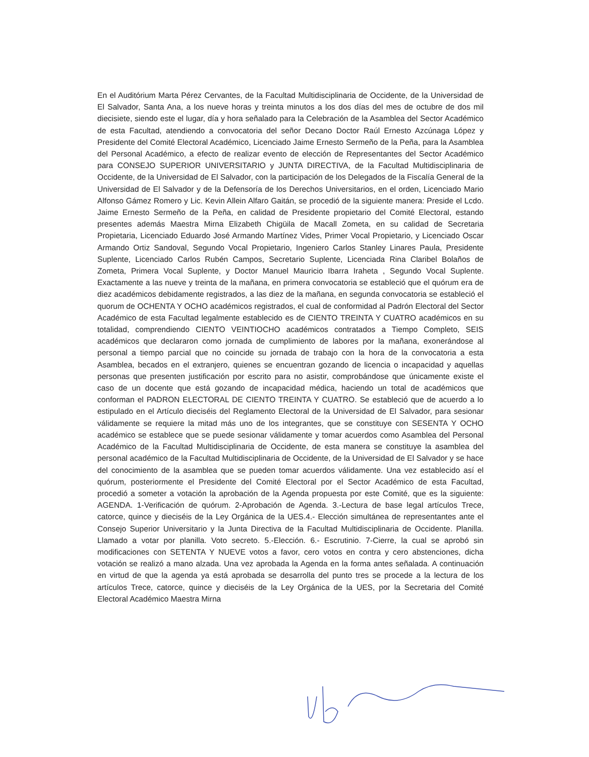En el Auditórium Marta Pérez Cervantes, de la Facultad Multidisciplinaria de Occidente, de la Universidad de El Salvador, Santa Ana, a los nueve horas y treinta minutos a los dos días del mes de octubre de dos mil diecisiete, siendo este el lugar, día y hora señalado para la Celebración de la Asamblea del Sector Académico de esta Facultad, atendiendo a convocatoria del señor Decano Doctor Raúl Ernesto Azcúnaga López y Presidente del Comité Electoral Académico, Licenciado Jaime Ernesto Sermeño de la Peña, para la Asamblea del Personal Académico, a efecto de realizar evento de elección de Representantes del Sector Académico para CONSEJO SUPERIOR UNIVERSITARIO y JUNTA DIRECTIVA, de la Facultad Multidisciplinaria de Occidente, de la Universidad de El Salvador, con la participación de los Delegados de la Fiscalía General de la Universidad de El Salvador y de la Defensoría de los Derechos Universitarios, en el orden, Licenciado Mario Alfonso Gámez Romero y Lic. Kevin Allein Alfaro Gaitán, se procedió de la siguiente manera: Preside el Lcdo. Jaime Ernesto Sermeño de la Peña, en calidad de Presidente propietario del Comité Electoral, estando presentes además Maestra Mirna Elizabeth Chigüila de Macall Zometa, en su calidad de Secretaria Propietaria, Licenciado Eduardo José Armando Martínez Vides, Primer Vocal Propietario, y Licenciado Oscar Armando Ortiz Sandoval, Segundo Vocal Propietario, Ingeniero Carlos Stanley Linares Paula, Presidente Suplente, Licenciado Carlos Rubén Campos, Secretario Suplente, Licenciada Rina Claribel Bolaños de Zometa, Primera Vocal Suplente, y Doctor Manuel Mauricio Ibarra Iraheta , Segundo Vocal Suplente. Exactamente a las nueve y treinta de la mañana, en primera convocatoria se estableció que el quórum era de diez académicos debidamente registrados, a las diez de la mañana, en segunda convocatoria se estableció el quorum de OCHENTA Y OCHO académicos registrados, el cual de conformidad al Padrón Electoral del Sector Académico de esta Facultad legalmente establecido es de CIENTO TREINTA Y CUATRO académicos en su totalidad, comprendiendo CIENTO VEINTIOCHO académicos contratados a Tiempo Completo, SEIS académicos que declararon como jornada de cumplimiento de labores por la mañana, exonerándose al personal a tiempo parcial que no coincide su jornada de trabajo con la hora de la convocatoria a esta Asamblea, becados en el extranjero, quienes se encuentran gozando de licencia o incapacidad y aquellas personas que presenten justificación por escrito para no asistir, comprobándose que únicamente existe el caso de un docente que está gozando de incapacidad médica, haciendo un total de académicos que conforman el PADRON ELECTORAL DE CIENTO TREINTA Y CUATRO. Se estableció que de acuerdo a lo estipulado en el Artículo dieciséis del Reglamento Electoral de la Universidad de El Salvador, para sesionar válidamente se requiere la mitad más uno de los integrantes, que se constituye con SESENTA Y OCHO académico se establece que se puede sesionar válidamente y tomar acuerdos como Asamblea del Personal Académico de la Facultad Multidisciplinaria de Occidente, de esta manera se constituye la asamblea del personal académico de la Facultad Multidisciplinaria de Occidente, de la Universidad de El Salvador y se hace del conocimiento de la asamblea que se pueden tomar acuerdos válidamente. Una vez establecido así el quórum, posteriormente el Presidente del Comité Electoral por el Sector Académico de esta Facultad, procedió a someter a votación la aprobación de la Agenda propuesta por este Comité, que es la siguiente: AGENDA. 1-Verificación de quórum. 2-Aprobación de Agenda. 3.-Lectura de base legal artículos Trece, catorce, quince y dieciséis de la Ley Orgánica de la UES.4.- Elección simultánea de representantes ante el Consejo Superior Universitario y la Junta Directiva de la Facultad Multidisciplinaria de Occidente. Planilla. Llamado a votar por planilla. Voto secreto. 5.-Elección. 6.- Escrutinio. 7-Cierre, la cual se aprobó sin modificaciones con SETENTA Y NUEVE votos a favor, cero votos en contra y cero abstenciones, dicha votación se realizó a mano alzada. Una vez aprobada la Agenda en la forma antes señalada. A continuación en virtud de que la agenda ya está aprobada se desarrolla del punto tres se procede a la lectura de los artículos Trece, catorce, quince y dieciséis de la Ley Orgánica de la UES, por la Secretaria del Comité Electoral Académico Maestra Mirna